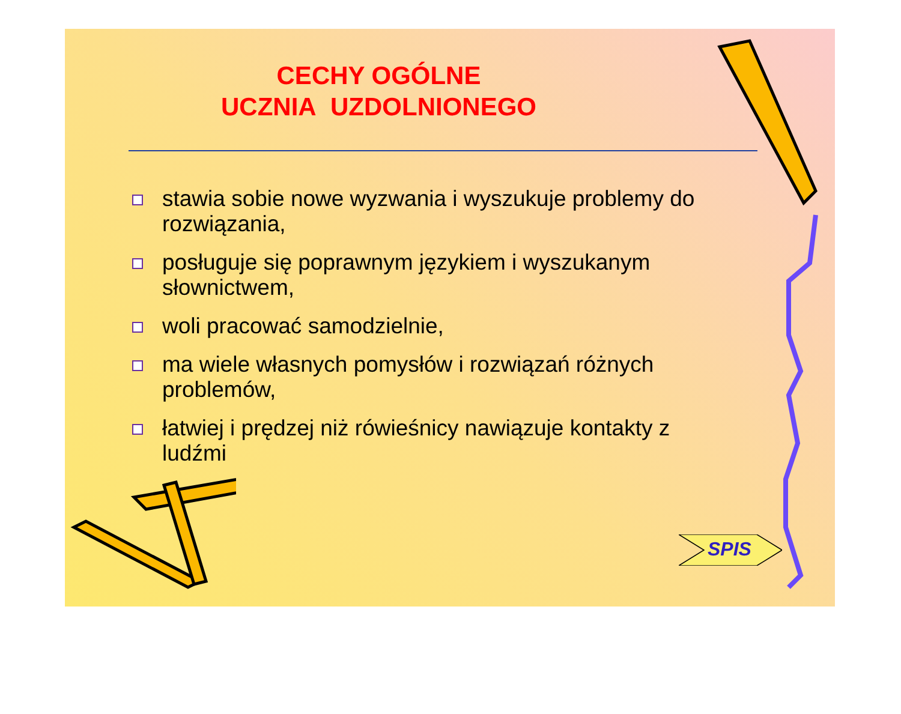CECHY OGÓLNE
UCZNIA UZDOLNIONEGO
stawia sobie nowe wyzwania i wyszukuje problemy do rozwiązania,
posługuje się poprawnym językiem i wyszukanym słownictwem,
woli pracować samodzielnie,
ma wiele własnych pomysłów i rozwiązań różnych problemów,
łatwiej i prędzej niż rówieśnicy nawiązuje kontakty z ludźmi
SPIS